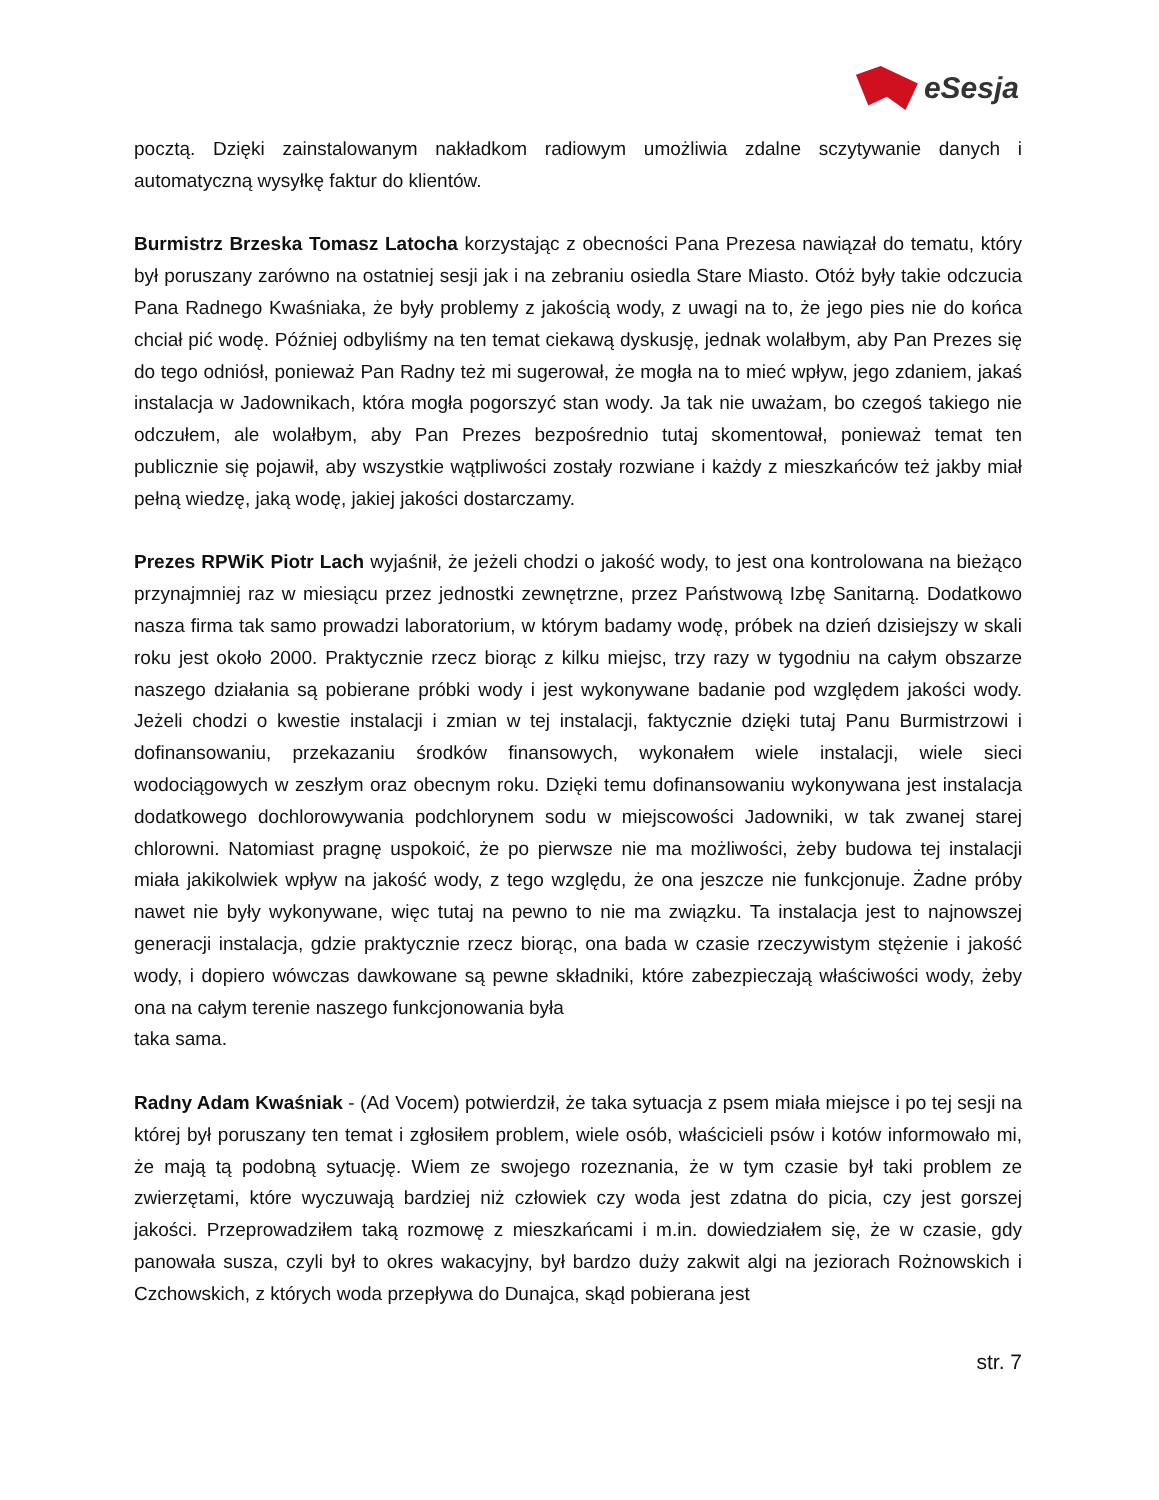eSesja
pocztą. Dzięki zainstalowanym nakładkom radiowym umożliwia zdalne sczytywanie danych i automatyczną wysyłkę faktur do klientów.
Burmistrz Brzeska Tomasz Latocha korzystając z obecności Pana Prezesa nawiązał do tematu, który był poruszany zarówno na ostatniej sesji jak i na zebraniu osiedla Stare Miasto. Otóż były takie odczucia Pana Radnego Kwaśniaka, że były problemy z jakością wody, z uwagi na to, że jego pies nie do końca chciał pić wodę. Później odbyliśmy na ten temat ciekawą dyskusję, jednak wolałbym, aby Pan Prezes się do tego odniósł, ponieważ Pan Radny też mi sugerował, że mogła na to mieć wpływ, jego zdaniem, jakaś instalacja w Jadownikach, która mogła pogorszyć stan wody. Ja tak nie uważam, bo czegoś takiego nie odczułem, ale wolałbym, aby Pan Prezes bezpośrednio tutaj skomentował, ponieważ temat ten publicznie się pojawił, aby wszystkie wątpliwości zostały rozwiane i każdy z mieszkańców też jakby miał pełną wiedzę, jaką wodę, jakiej jakości dostarczamy.
Prezes RPWiK Piotr Lach wyjaśnił, że jeżeli chodzi o jakość wody, to jest ona kontrolowana na bieżąco przynajmniej raz w miesiącu przez jednostki zewnętrzne, przez Państwową Izbę Sanitarną. Dodatkowo nasza firma tak samo prowadzi laboratorium, w którym badamy wodę, próbek na dzień dzisiejszy w skali roku jest około 2000. Praktycznie rzecz biorąc z kilku miejsc, trzy razy w tygodniu na całym obszarze naszego działania są pobierane próbki wody i jest wykonywane badanie pod względem jakości wody. Jeżeli chodzi o kwestie instalacji i zmian w tej instalacji, faktycznie dzięki tutaj Panu Burmistrzowi i dofinansowaniu, przekazaniu środków finansowych, wykonałem wiele instalacji, wiele sieci wodociągowych w zeszłym oraz obecnym roku. Dzięki temu dofinansowaniu wykonywana jest instalacja dodatkowego dochlorowywania podchlorynem sodu w miejscowości Jadowniki, w tak zwanej starej chlorowni. Natomiast pragnę uspokoić, że po pierwsze nie ma możliwości, żeby budowa tej instalacji miała jakikolwiek wpływ na jakość wody, z tego względu, że ona jeszcze nie funkcjonuje. Żadne próby nawet nie były wykonywane, więc tutaj na pewno to nie ma związku. Ta instalacja jest to najnowszej generacji instalacja, gdzie praktycznie rzecz biorąc, ona bada w czasie rzeczywistym stężenie i jakość wody, i dopiero wówczas dawkowane są pewne składniki, które zabezpieczają właściwości wody, żeby ona na całym terenie naszego funkcjonowania była
taka sama.
Radny Adam Kwaśniak - (Ad Vocem) potwierdził, że taka sytuacja z psem miała miejsce i po tej sesji na której był poruszany ten temat i zgłosiłem problem, wiele osób, właścicieli psów i kotów informowało mi, że mają tą podobną sytuację. Wiem ze swojego rozeznania, że w tym czasie był taki problem ze zwierzętami, które wyczuwają bardziej niż człowiek czy woda jest zdatna do picia, czy jest gorszej jakości. Przeprowadziłem taką rozmowę z mieszkańcami i m.in. dowiedziałem się, że w czasie, gdy panowała susza, czyli był to okres wakacyjny, był bardzo duży zakwit algi na jeziorach Rożnowskich i Czchowskich, z których woda przepływa do Dunajca, skąd pobierana jest
str. 7